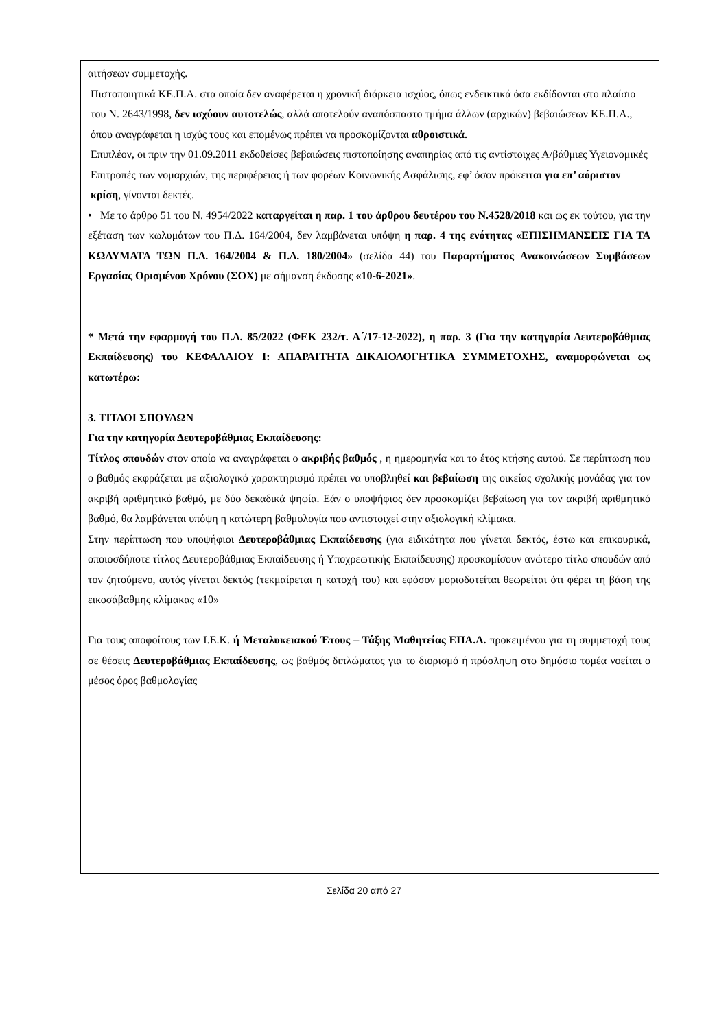αιτήσεων συμμετοχής.
Πιστοποιητικά ΚΕ.Π.Α. στα οποία δεν αναφέρεται η χρονική διάρκεια ισχύος, όπως ενδεικτικά όσα εκδίδονται στο πλαίσιο του Ν. 2643/1998, δεν ισχύουν αυτοτελώς, αλλά αποτελούν αναπόσπαστο τμήμα άλλων (αρχικών) βεβαιώσεων ΚΕ.Π.Α., όπου αναγράφεται η ισχύς τους και επομένως πρέπει να προσκομίζονται αθροιστικά.
Επιπλέον, οι πριν την 01.09.2011 εκδοθείσες βεβαιώσεις πιστοποίησης αναπηρίας από τις αντίστοιχες Α/βάθμιες Υγειονομικές Επιτροπές των νομαρχιών, της περιφέρειας ή των φορέων Κοινωνικής Ασφάλισης, εφ’ όσον πρόκειται για επ’ αόριστον κρίση, γίνονται δεκτές.
• Με το άρθρο 51 του Ν. 4954/2022 καταργείται η παρ. 1 του άρθρου δευτέρου του Ν.4528/2018 και ως εκ τούτου, για την εξέταση των κωλυμάτων του Π.Δ. 164/2004, δεν λαμβάνεται υπόψη η παρ. 4 της ενότητας «ΕΠΙΣΗΜΑΝΣΕΙΣ ΓΙΑ ΤΑ ΚΩΛΥΜΑΤΑ ΤΩΝ Π.Δ. 164/2004 & Π.Δ. 180/2004» (σελίδα 44) του Παραρτήματος Ανακοινώσεων Συμβάσεων Εργασίας Ορισμένου Χρόνου (ΣΟΧ) με σήμανση έκδοσης «10-6-2021».
* Μετά την εφαρμογή του Π.Δ. 85/2022 (ΦΕΚ 232/τ. Α΄/17-12-2022), η παρ. 3 (Για την κατηγορία Δευτεροβάθμιας Εκπαίδευσης) του ΚΕΦΑΛΑΙΟΥ Ι: ΑΠΑΡΑΙΤΗΤΑ ΔΙΚΑΙΟΛΟΓΗΤΙΚΑ ΣΥΜΜΕΤΟΧΗΣ, αναμορφώνεται ως κατωτέρω:
3. ΤΙΤΛΟΙ ΣΠΟΥΔΩΝ
Για την κατηγορία Δευτεροβάθμιας Εκπαίδευσης:
Τίτλος σπουδών στον οποίο να αναγράφεται ο ακριβής βαθμός , η ημερομηνία και το έτος κτήσης αυτού. Σε περίπτωση που ο βαθμός εκφράζεται με αξιολογικό χαρακτηρισμό πρέπει να υποβληθεί και βεβαίωση της οικείας σχολικής μονάδας για τον ακριβή αριθμητικό βαθμό, με δύο δεκαδικά ψηφία. Εάν ο υποψήφιος δεν προσκομίζει βεβαίωση για τον ακριβή αριθμητικό βαθμό, θα λαμβάνεται υπόψη η κατώτερη βαθμολογία που αντιστοιχεί στην αξιολογική κλίμακα.
Στην περίπτωση που υποψήφιοι Δευτεροβάθμιας Εκπαίδευσης (για ειδικότητα που γίνεται δεκτός, έστω και επικουρικά, οποιοσδήποτε τίτλος Δευτεροβάθμιας Εκπαίδευσης ή Υποχρεωτικής Εκπαίδευσης) προσκομίσουν ανώτερο τίτλο σπουδών από τον ζητούμενο, αυτός γίνεται δεκτός (τεκμαίρεται η κατοχή του) και εφόσον μοριοδοτείται θεωρείται ότι φέρει τη βάση της εικοσάβαθμης κλίμακας «10»
Για τους αποφοίτους των Ι.Ε.Κ. ή Μεταλυκειακού Έτους – Τάξης Μαθητείας ΕΠΑ.Λ. προκειμένου για τη συμμετοχή τους σε θέσεις Δευτεροβάθμιας Εκπαίδευσης, ως βαθμός διπλώματος για το διορισμό ή πρόσληψη στο δημόσιο τομέα νοείται ο μέσος όρος βαθμολογίας
Σελίδα 20 από 27